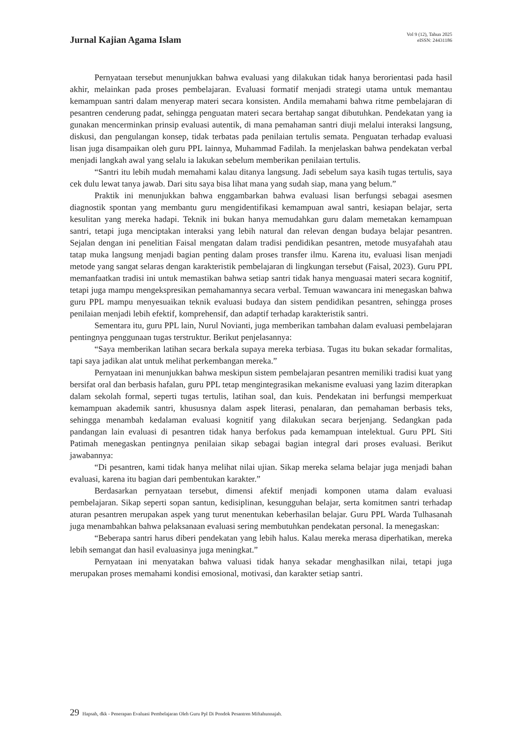Jurnal Kajian Agama Islam
Vol 9 (12), Tahun 2025
eISSN: 24431186
Pernyataan tersebut menunjukkan bahwa evaluasi yang dilakukan tidak hanya berorientasi pada hasil akhir, melainkan pada proses pembelajaran. Evaluasi formatif menjadi strategi utama untuk memantau kemampuan santri dalam menyerap materi secara konsisten. Andila memahami bahwa ritme pembelajaran di pesantren cenderung padat, sehingga penguatan materi secara bertahap sangat dibutuhkan. Pendekatan yang ia gunakan mencerminkan prinsip evaluasi autentik, di mana pemahaman santri diuji melalui interaksi langsung, diskusi, dan pengulangan konsep, tidak terbatas pada penilaian tertulis semata. Penguatan terhadap evaluasi lisan juga disampaikan oleh guru PPL lainnya, Muhammad Fadilah. Ia menjelaskan bahwa pendekatan verbal menjadi langkah awal yang selalu ia lakukan sebelum memberikan penilaian tertulis.
“Santri itu lebih mudah memahami kalau ditanya langsung. Jadi sebelum saya kasih tugas tertulis, saya cek dulu lewat tanya jawab. Dari situ saya bisa lihat mana yang sudah siap, mana yang belum.”
Praktik ini menunjukkan bahwa enggambarkan bahwa evaluasi lisan berfungsi sebagai asesmen diagnostik spontan yang membantu guru mengidentifikasi kemampuan awal santri, kesiapan belajar, serta kesulitan yang mereka hadapi. Teknik ini bukan hanya memudahkan guru dalam memetakan kemampuan santri, tetapi juga menciptakan interaksi yang lebih natural dan relevan dengan budaya belajar pesantren. Sejalan dengan ini penelitian Faisal mengatan dalam tradisi pendidikan pesantren, metode musyafahah atau tatap muka langsung menjadi bagian penting dalam proses transfer ilmu. Karena itu, evaluasi lisan menjadi metode yang sangat selaras dengan karakteristik pembelajaran di lingkungan tersebut (Faisal, 2023). Guru PPL memanfaatkan tradisi ini untuk memastikan bahwa setiap santri tidak hanya menguasai materi secara kognitif, tetapi juga mampu mengekspresikan pemahamannya secara verbal. Temuan wawancara ini menegaskan bahwa guru PPL mampu menyesuaikan teknik evaluasi budaya dan sistem pendidikan pesantren, sehingga proses penilaian menjadi lebih efektif, komprehensif, dan adaptif terhadap karakteristik santri.
Sementara itu, guru PPL lain, Nurul Novianti, juga memberikan tambahan dalam evaluasi pembelajaran pentingnya penggunaan tugas terstruktur. Berikut penjelasannya:
“Saya memberikan latihan secara berkala supaya mereka terbiasa. Tugas itu bukan sekadar formalitas, tapi saya jadikan alat untuk melihat perkembangan mereka.”
Pernyataan ini menunjukkan bahwa meskipun sistem pembelajaran pesantren memiliki tradisi kuat yang bersifat oral dan berbasis hafalan, guru PPL tetap mengintegrasikan mekanisme evaluasi yang lazim diterapkan dalam sekolah formal, seperti tugas tertulis, latihan soal, dan kuis. Pendekatan ini berfungsi memperkuat kemampuan akademik santri, khususnya dalam aspek literasi, penalaran, dan pemahaman berbasis teks, sehingga menambah kedalaman evaluasi kognitif yang dilakukan secara berjenjang. Sedangkan pada pandangan lain evaluasi di pesantren tidak hanya berfokus pada kemampuan intelektual. Guru PPL Siti Patimah menegaskan pentingnya penilaian sikap sebagai bagian integral dari proses evaluasi. Berikut jawabannya:
“Di pesantren, kami tidak hanya melihat nilai ujian. Sikap mereka selama belajar juga menjadi bahan evaluasi, karena itu bagian dari pembentukan karakter.”
Berdasarkan pernyataan tersebut, dimensi afektif menjadi komponen utama dalam evaluasi pembelajaran. Sikap seperti sopan santun, kedisiplinan, kesungguhan belajar, serta komitmen santri terhadap aturan pesantren merupakan aspek yang turut menentukan keberhasilan belajar. Guru PPL Warda Tulhasanah juga menambahkan bahwa pelaksanaan evaluasi sering membutuhkan pendekatan personal. Ia menegaskan:
“Beberapa santri harus diberi pendekatan yang lebih halus. Kalau mereka merasa diperhatikan, mereka lebih semangat dan hasil evaluasinya juga meningkat.”
Pernyataan ini menyatakan bahwa valuasi tidak hanya sekadar menghasilkan nilai, tetapi juga merupakan proses memahami kondisi emosional, motivasi, dan karakter setiap santri.
29 Hapsah, dkk - Penerapan Evaluasi Pembelajaran Oleh Guru Ppl Di Pondok Pesantren Miftahunnajah.